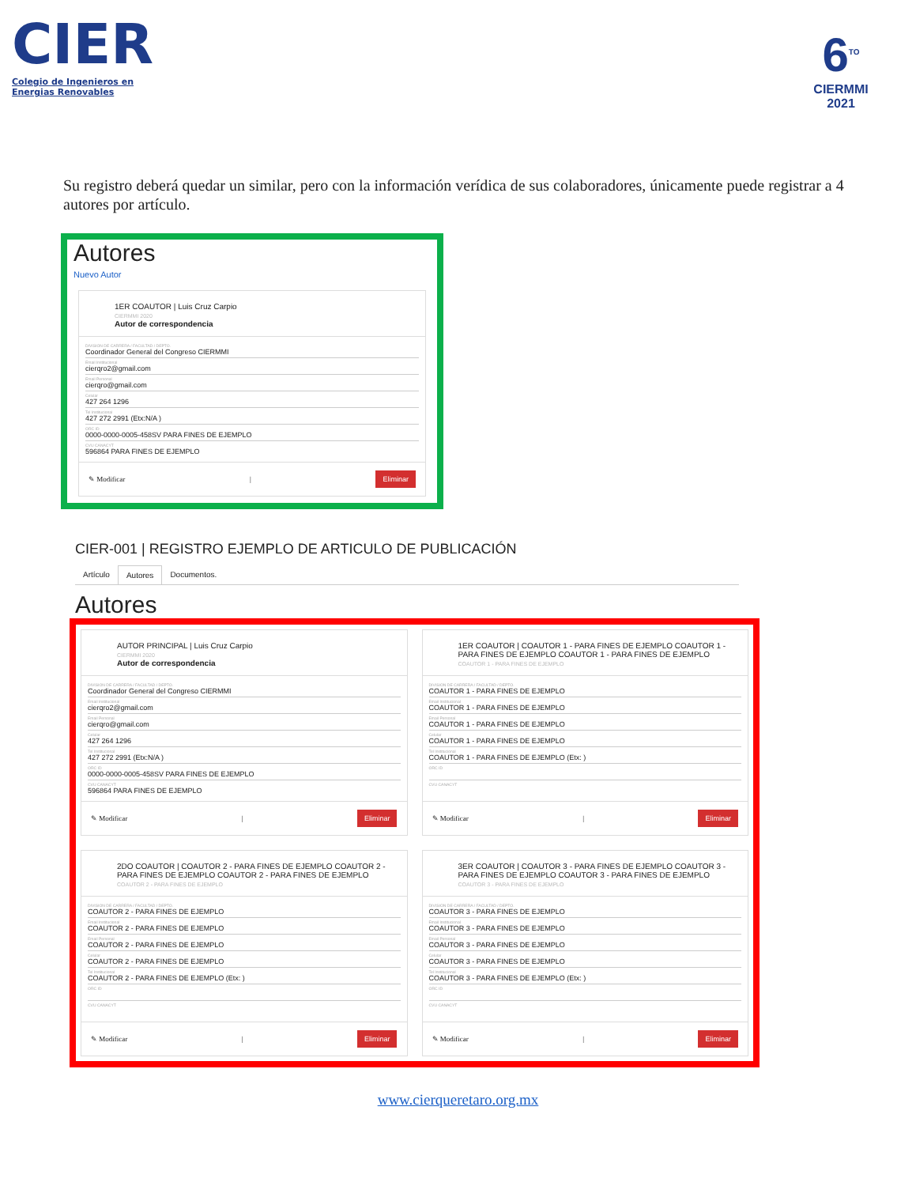CIER
Colegio de Ingenieros en Energias Renovables
6<sup>TO</sup>
CIERMMI
2021
Su registro deberá quedar un similar, pero con la información verídica de sus colaboradores, únicamente puede registrar a 4 autores por artículo.
Autores
Nuevo Autor
1ER COAUTOR | Luis Cruz Carpio
CIERMMI 2020
Autor de correspondencia
DIVISION DE CARRERA / FACULTAD / DEPTO.
Coordinador General del Congreso CIERMMI
Email Institucional
cierqro2@gmail.com
Email Personal
cierqro@gmail.com
Celular
427 264 1296
Tel Institucional
427 272 2991 (Etx:N/A )
ORC ID
0000-0000-0005-458SV PARA FINES DE EJEMPLO
CVU CANACYT
596864 PARA FINES DE EJEMPLO
✎ Modificar | Eliminar
CIER-001 | REGISTRO EJEMPLO DE ARTICULO DE PUBLICACIÓN
Artículo Autores Documentos.
Autores
AUTOR PRINCIPAL | Luis Cruz Carpio
CIERMMI 2020
Autor de correspondencia
DIVISION DE CARRERA / FACULTAD / DEPTO.
Coordinador General del Congreso CIERMMI
Email Institucional
cierqro2@gmail.com
Email Personal
cierqro@gmail.com
Celular
427 264 1296
Tel Institucional
427 272 2991 (Etx:N/A )
ORC ID
0000-0000-0005-458SV PARA FINES DE EJEMPLO
CVU CANACYT
596864 PARA FINES DE EJEMPLO
✎ Modificar | Eliminar
1ER COAUTOR | COAUTOR 1 - PARA FINES DE EJEMPLO COAUTOR 1 - PARA FINES DE EJEMPLO COAUTOR 1 - PARA FINES DE EJEMPLO
COAUTOR 1 - PARA FINES DE EJEMPLO
DIVISION DE CARRERA / FACULTAD / DEPTO.
COAUTOR 1 - PARA FINES DE EJEMPLO
Email Institucional
COAUTOR 1 - PARA FINES DE EJEMPLO
Email Personal
COAUTOR 1 - PARA FINES DE EJEMPLO
Celular
COAUTOR 1 - PARA FINES DE EJEMPLO
Tel Institucional
COAUTOR 1 - PARA FINES DE EJEMPLO (Etx: )
ORC ID
CVU CANACYT
✎ Modificar | Eliminar
2DO COAUTOR | COAUTOR 2 - PARA FINES DE EJEMPLO COAUTOR 2 - PARA FINES DE EJEMPLO COAUTOR 2 - PARA FINES DE EJEMPLO
COAUTOR 2 - PARA FINES DE EJEMPLO
DIVISION DE CARRERA / FACULTAD / DEPTO.
COAUTOR 2 - PARA FINES DE EJEMPLO
Email Institucional
COAUTOR 2 - PARA FINES DE EJEMPLO
Email Personal
COAUTOR 2 - PARA FINES DE EJEMPLO
Celular
COAUTOR 2 - PARA FINES DE EJEMPLO
Tel Institucional
COAUTOR 2 - PARA FINES DE EJEMPLO (Etx: )
ORC ID
CVU CANACYT
✎ Modificar | Eliminar
3ER COAUTOR | COAUTOR 3 - PARA FINES DE EJEMPLO COAUTOR 3 - PARA FINES DE EJEMPLO COAUTOR 3 - PARA FINES DE EJEMPLO
COAUTOR 3 - PARA FINES DE EJEMPLO
DIVISION DE CARRERA / FACULTAD / DEPTO.
COAUTOR 3 - PARA FINES DE EJEMPLO
Email Institucional
COAUTOR 3 - PARA FINES DE EJEMPLO
Email Personal
COAUTOR 3 - PARA FINES DE EJEMPLO
Celular
COAUTOR 3 - PARA FINES DE EJEMPLO
Tel Institucional
COAUTOR 3 - PARA FINES DE EJEMPLO (Etx: )
ORC ID
CVU CANACYT
✎ Modificar | Eliminar
www.cierqueretaro.org.mx